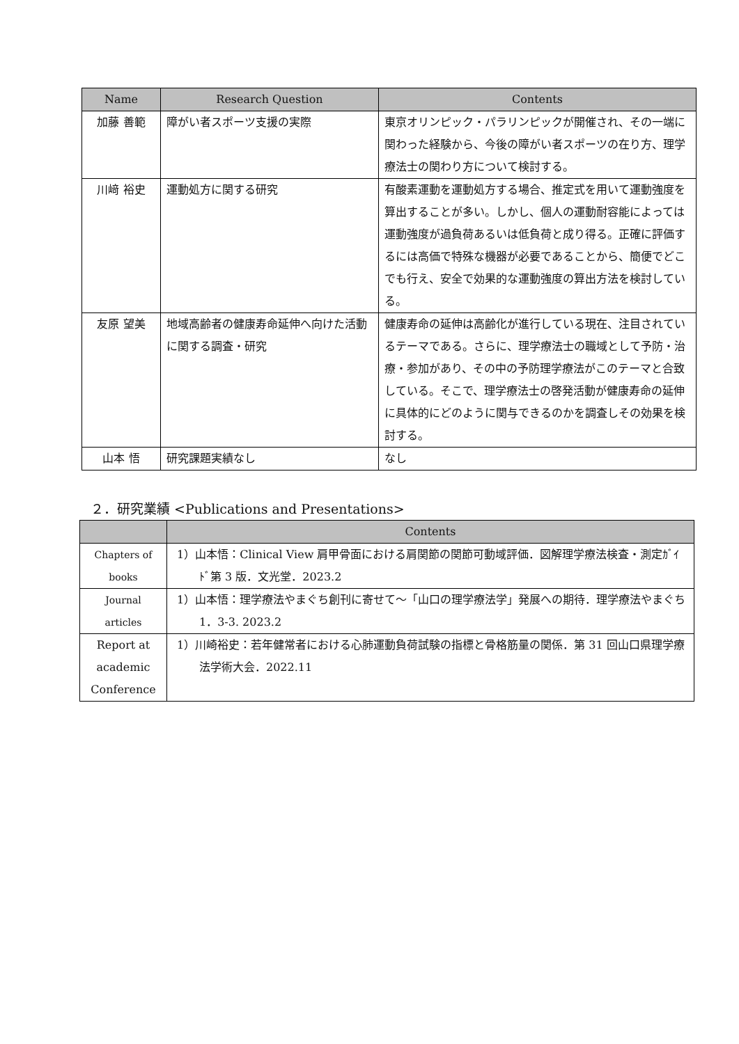| Name | Research Question | Contents |
| --- | --- | --- |
| 加藤 善範 | 障がい者スポーツ支援の実際 | 東京オリンピック・パラリンピックが開催され、その一端に関わった経験から、今後の障がい者スポーツの在り方、理学療法士の関わり方について検討する。 |
| 川﨑 裕史 | 運動処方に関する研究 | 有酸素運動を運動処方する場合、推定式を用いて運動強度を算出することが多い。しかし、個人の運動耐容能によっては運動強度が過負荷あるいは低負荷と成り得る。正確に評価するには高価で特殊な機器が必要であることから、簡便でどこでも行え、安全で効果的な運動強度の算出方法を検討している。 |
| 友原 望美 | 地域高齢者の健康寿命延伸へ向けた活動に関する調査・研究 | 健康寿命の延伸は高齢化が進行している現在、注目されているテーマである。さらに、理学療法士の職域として予防・治療・参加があり、その中の予防理学療法がこのテーマと合致している。そこで、理学療法士の啓発活動が健康寿命の延伸に具体的にどのように関与できるのかを調査しその効果を検討する。 |
| 山本 悟 | 研究課題実績なし | なし |
２．研究業績 <Publications and Presentations>
| | Contents |
| --- | --- |
| Chapters of books | 1）山本悟：Clinical View 肩甲骨面における肩関節の関節可動域評価．図解理学療法検査・測定ｶﾞｲﾄﾞ第 3 版．文光堂．2023.2 |
| Journal articles | 1）山本悟：理学療法やまぐち創刊に寄せて～「山口の理学療法学」発展への期待．理学療法やまぐち 1．3-3. 2023.2 |
| Report at academic Conference | 1）川崎裕史：若年健常者における心肺運動負荷試験の指標と骨格筋量の関係．第 31 回山口県理学療法学術大会．2022.11 |